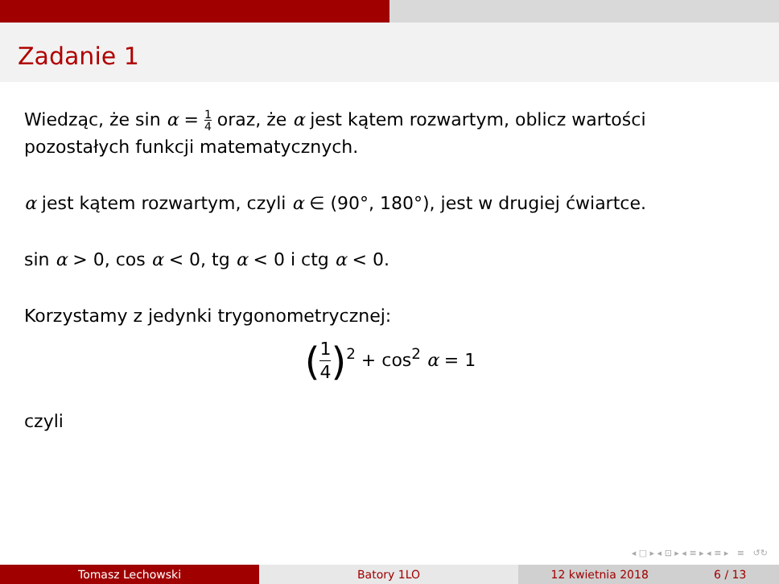Zadanie 1
Wiedząc, że sin α = 1 4 oraz, że α jest kątem rozwartym, oblicz wartości pozostałych funkcji matematycznych.
α jest kątem rozwartym, czyli α ∈ (90°, 180°), jest w drugiej ćwiartce.
sin α > 0, cos α < 0, tg α < 0 i ctg α < 0.
Korzystamy z jedynki trygonometrycznej:
(1 4)<sup>2</sup> + cos<sup>2</sup> α = 1
czyli
◂ □ ▸ ◂ ⊡ ▸ ◂ ≡ ▸ ◂ ≡ ▸ ≡ ↺↻
Tomasz Lechowski Batory 1LO 12 kwietnia 2018 6 / 13